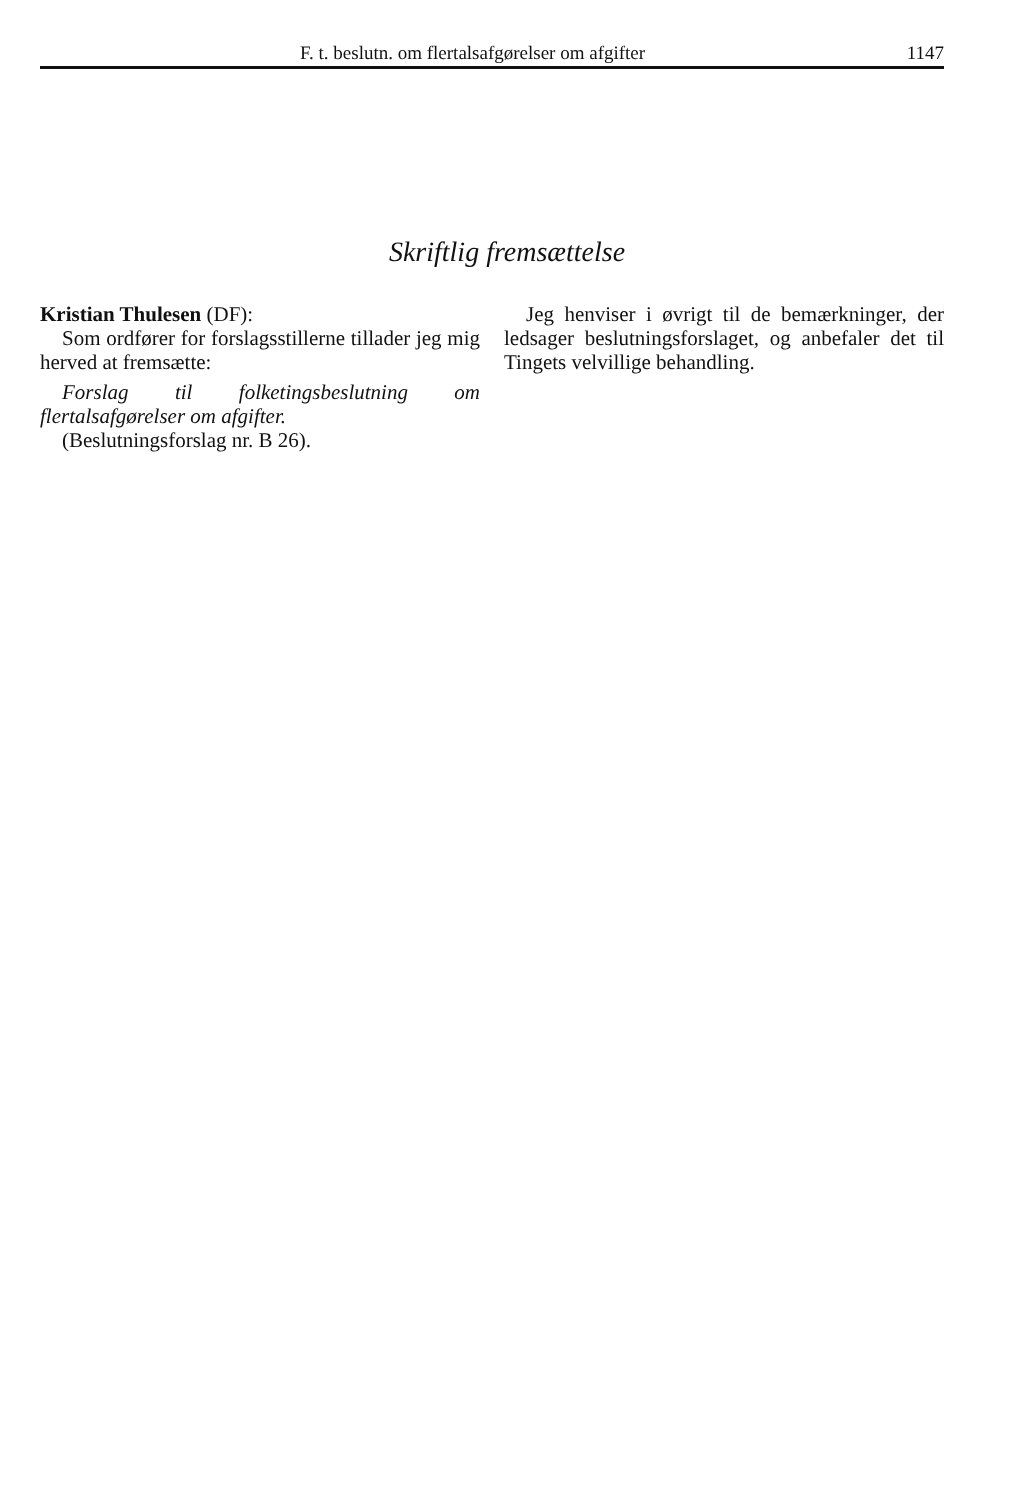F. t. beslutn. om flertalsafgørelser om afgifter 1147
Skriftlig fremsættelse
Kristian Thulesen (DF):
Som ordfører for forslagsstillerne tillader jeg mig herved at fremsætte:
Forslag til folketingsbeslutning om flertalsafgørelser om afgifter.
(Beslutningsforslag nr. B 26).
Jeg henviser i øvrigt til de bemærkninger, der ledsager beslutningsforslaget, og anbefaler det til Tingets velvillige behandling.